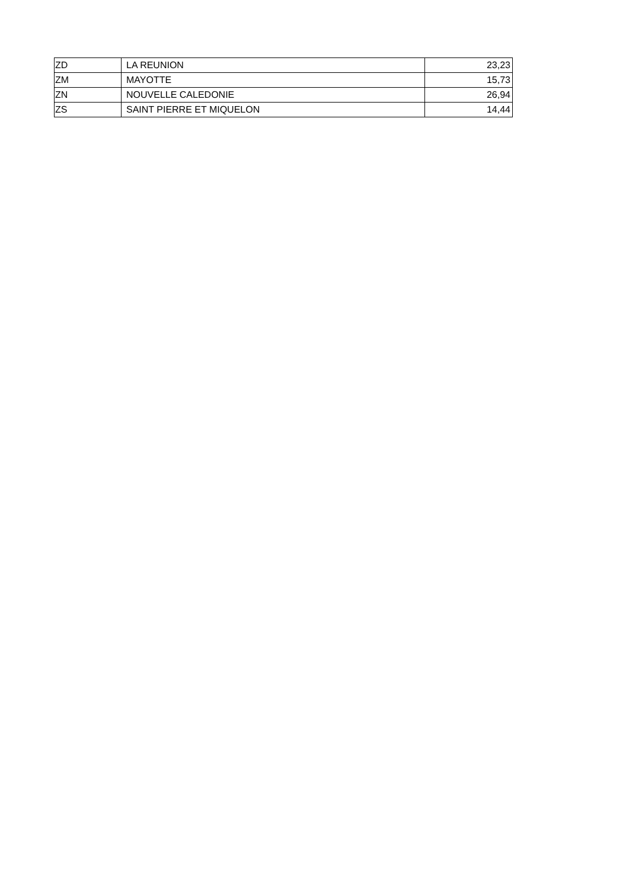| ZD | LA REUNION | 23,23 |
| ZM | MAYOTTE | 15,73 |
| ZN | NOUVELLE CALEDONIE | 26,94 |
| ZS | SAINT PIERRE ET MIQUELON | 14,44 |